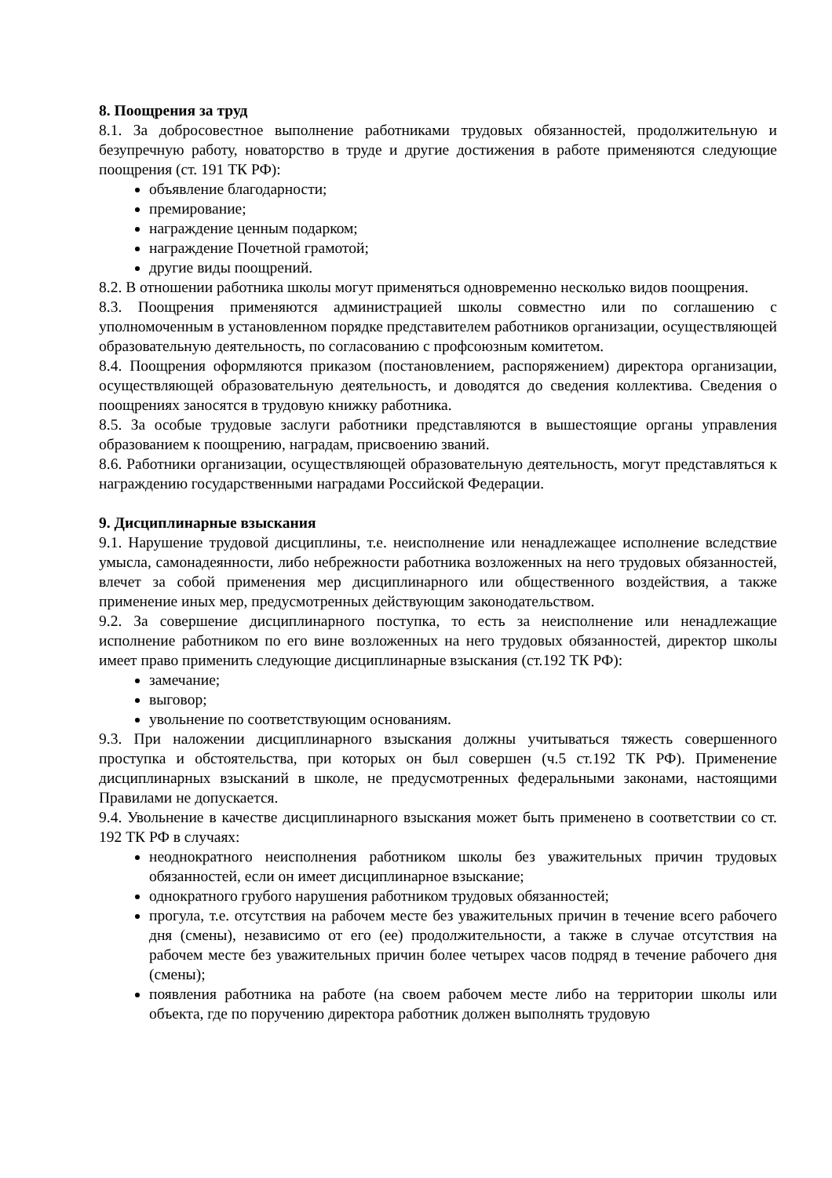8. Поощрения за труд
8.1. За добросовестное выполнение работниками трудовых обязанностей, продолжительную и безупречную работу, новаторство в труде и другие достижения в работе применяются следующие поощрения (ст. 191 ТК РФ):
объявление благодарности;
премирование;
награждение ценным подарком;
награждение Почетной грамотой;
другие виды поощрений.
8.2. В отношении работника школы могут применяться одновременно несколько видов поощрения.
8.3. Поощрения применяются администрацией школы совместно или по соглашению с уполномоченным в установленном порядке представителем работников организации, осуществляющей образовательную деятельность, по согласованию с профсоюзным комитетом.
8.4. Поощрения оформляются приказом (постановлением, распоряжением) директора организации, осуществляющей образовательную деятельность, и доводятся до сведения коллектива. Сведения о поощрениях заносятся в трудовую книжку работника.
8.5. За особые трудовые заслуги работники представляются в вышестоящие органы управления образованием к поощрению, наградам, присвоению званий.
8.6. Работники организации, осуществляющей образовательную деятельность, могут представляться к награждению государственными наградами Российской Федерации.
9. Дисциплинарные взыскания
9.1. Нарушение трудовой дисциплины, т.е. неисполнение или ненадлежащее исполнение вследствие умысла, самонадеянности, либо небрежности работника возложенных на него трудовых обязанностей, влечет за собой применения мер дисциплинарного или общественного воздействия, а также применение иных мер, предусмотренных действующим законодательством.
9.2. За совершение дисциплинарного поступка, то есть за неисполнение или ненадлежащие исполнение работником по его вине возложенных на него трудовых обязанностей, директор школы имеет право применить следующие дисциплинарные взыскания (ст.192 ТК РФ):
замечание;
выговор;
увольнение по соответствующим основаниям.
9.3. При наложении дисциплинарного взыскания должны учитываться тяжесть совершенного проступка и обстоятельства, при которых он был совершен (ч.5 ст.192 ТК РФ). Применение дисциплинарных взысканий в школе, не предусмотренных федеральными законами, настоящими Правилами не допускается.
9.4. Увольнение в качестве дисциплинарного взыскания может быть применено в соответствии со ст. 192 ТК РФ в случаях:
неоднократного неисполнения работником школы без уважительных причин трудовых обязанностей, если он имеет дисциплинарное взыскание;
однократного грубого нарушения работником трудовых обязанностей;
прогула, т.е. отсутствия на рабочем месте без уважительных причин в течение всего рабочего дня (смены), независимо от его (ее) продолжительности, а также в случае отсутствия на рабочем месте без уважительных причин более четырех часов подряд в течение рабочего дня (смены);
появления работника на работе (на своем рабочем месте либо на территории школы или объекта, где по поручению директора работник должен выполнять трудовую